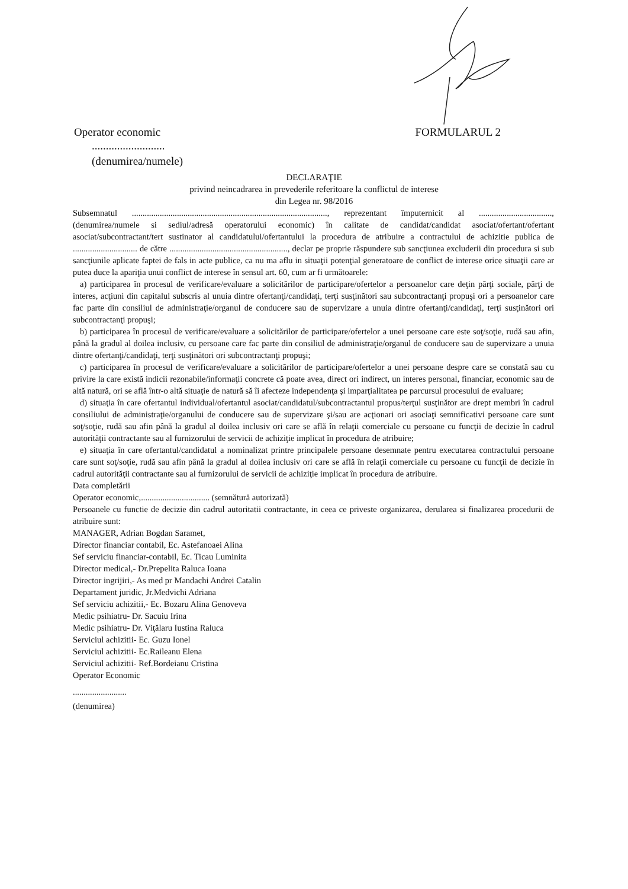Operator economic FORMULARUL 2
..........................
(denumirea/numele)
DECLARAŢIE
privind neincadrarea in prevederile referitoare la conflictul de interese
din Legea nr. 98/2016
Subsemnatul ..........................................................................................., reprezentant împuternicit al .................................., (denumirea/numele si sediul/adresă operatorului economic) în calitate de candidat/candidat asociat/ofertant/ofertant asociat/subcontractant/tert sustinator al candidatului/ofertantului la procedura de atribuire a contractului de achizitie publica de .............................. de către ......................................................., declar pe proprie răspundere sub sancţiunea excluderii din procedura si sub sancţiunile aplicate faptei de fals in acte publice, ca nu ma aflu in situaţii potenţial generatoare de conflict de interese orice situaţii care ar putea duce la apariţia unui conflict de interese în sensul art. 60, cum ar fi următoarele:
a) participarea în procesul de verificare/evaluare a solicitărilor de participare/ofertelor a persoanelor care deţin părţi sociale, părţi de interes, acţiuni din capitalul subscris al unuia dintre ofertanţi/candidaţi, terţi susţinători sau subcontractanţi propuşi ori a persoanelor care fac parte din consiliul de administraţie/organul de conducere sau de supervizare a unuia dintre ofertanţi/candidaţi, terţi susţinători ori subcontractanţi propuşi;
b) participarea în procesul de verificare/evaluare a solicitărilor de participare/ofertelor a unei persoane care este soţ/soţie, rudă sau afin, până la gradul al doilea inclusiv, cu persoane care fac parte din consiliul de administraţie/organul de conducere sau de supervizare a unuia dintre ofertanţi/candidaţi, terţi susţinători ori subcontractanţi propuşi;
c) participarea în procesul de verificare/evaluare a solicitărilor de participare/ofertelor a unei persoane despre care se constată sau cu privire la care există indicii rezonabile/informaţii concrete că poate avea, direct ori indirect, un interes personal, financiar, economic sau de altă natură, ori se află într-o altă situaţie de natură să îi afecteze independenţa şi imparţialitatea pe parcursul procesului de evaluare;
d) situaţia în care ofertantul individual/ofertantul asociat/candidatul/subcontractantul propus/terţul susţinător are drept membri în cadrul consiliului de administraţie/organului de conducere sau de supervizare şi/sau are acţionari ori asociaţi semnificativi persoane care sunt soţ/soţie, rudă sau afin până la gradul al doilea inclusiv ori care se află în relaţii comerciale cu persoane cu funcţii de decizie în cadrul autorităţii contractante sau al furnizorului de servicii de achiziţie implicat în procedura de atribuire;
e) situaţia în care ofertantul/candidatul a nominalizat printre principalele persoane desemnate pentru executarea contractului persoane care sunt soţ/soţie, rudă sau afin până la gradul al doilea inclusiv ori care se află în relaţii comerciale cu persoane cu funcţii de decizie în cadrul autorităţii contractante sau al furnizorului de servicii de achiziţie implicat în procedura de atribuire.
Data completării
Operator economic,................................ (semnătură autorizată)
Persoanele cu functie de decizie din cadrul autoritatii contractante, in ceea ce priveste organizarea, derularea si finalizarea procedurii de atribuire sunt:
MANAGER, Adrian Bogdan Saramet,
Director financiar contabil, Ec. Astefanoaei Alina
Sef serviciu financiar-contabil, Ec. Ticau Luminita
Director medical,- Dr.Prepelita Raluca Ioana
Director ingrijiri,- As med pr Mandachi Andrei Catalin
Departament juridic, Jr.Medvichi Adriana
Sef serviciu achizitii,- Ec. Bozaru Alina Genoveva
Medic psihiatru- Dr. Sacuiu Irina
Medic psihiatru- Dr. Viţălaru Iustina Raluca
Serviciul achizitii- Ec. Guzu Ionel
Serviciul achizitii- Ec.Raileanu Elena
Serviciul achizitii- Ref.Bordeianu Cristina
Operator Economic
.........................
(denumirea)